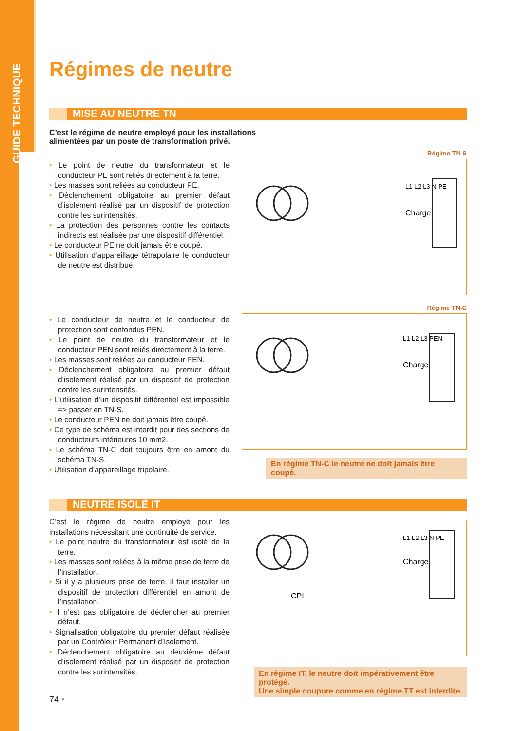GUIDE TECHNIQUE
Régimes de neutre
MISE AU NEUTRE TN
C’est le régime de neutre employé pour les installations
alimentées par un poste de transformation privé.
• Le point de neutre du transformateur et le conducteur PE sont reliés directement à la terre.
• Les masses sont reliées au conducteur PE.
• Déclenchement obligatoire au premier défaut d’isolement réalisé par un dispositif de protection contre les surintensités.
• La protection des personnes contre les contacts indirects est réalisée par une dispositif différentiel.
• Le conducteur PE ne doit jamais être coupé.
• Utilisation d’appareillage tétrapolaire le conducteur de neutre est distribué.
Régime TN-S
Charge
L1 L2 L3 N PE
• Le conducteur de neutre et le conducteur de protection sont confondus PEN.
• Le point de neutre du transformateur et le conducteur PEN sont reliés directement à la terre.
• Les masses sont reliées au conducteur PEN.
• Déclenchement obligatoire au premier défaut d’isolement réalisé par un dispositif de protection contre les surintensités.
• L’utilisation d’un dispositif différentiel est impossible => passer en TN-S.
• Le conducteur PEN ne doit jamais être coupé.
• Ce type de schéma est interdit pour des sections de conducteurs inférieures 10 mm2.
• Le schéma TN-C doit toujours être en amont du schéma TN-S.
• Utilisation d’appareillage tripolaire.
Régime TN-C
Charge
L1 L2 L3 PEN
En régime TN-C le neutre ne doit jamais être coupé.
NEUTRE ISOLÉ IT
C’est le régime de neutre employé pour les installations nécessitant une continuité de service.
• Le point neutre du transformateur est isolé de la terre.
• Les masses sont reliées à la même prise de terre de l’installation.
• Si il y a plusieurs prise de terre, il faut installer un dispositif de protection différentiel en amont de l’installation.
• Il n’est pas obligatoire de déclencher au premier défaut.
• Signalisation obligatoire du premier défaut réalisée par un Contrôleur Permanent d’Isolement.
• Déclenchement obligatoire au deuxième défaut d’isolement réalisé par un dispositif de protection contre les surintensités.
74 •
CPI
Charge
L1 L2 L3 N PE
En régime IT, le neutre doit impérativement être protégé.
Une simple coupure comme en régime TT est interdite.